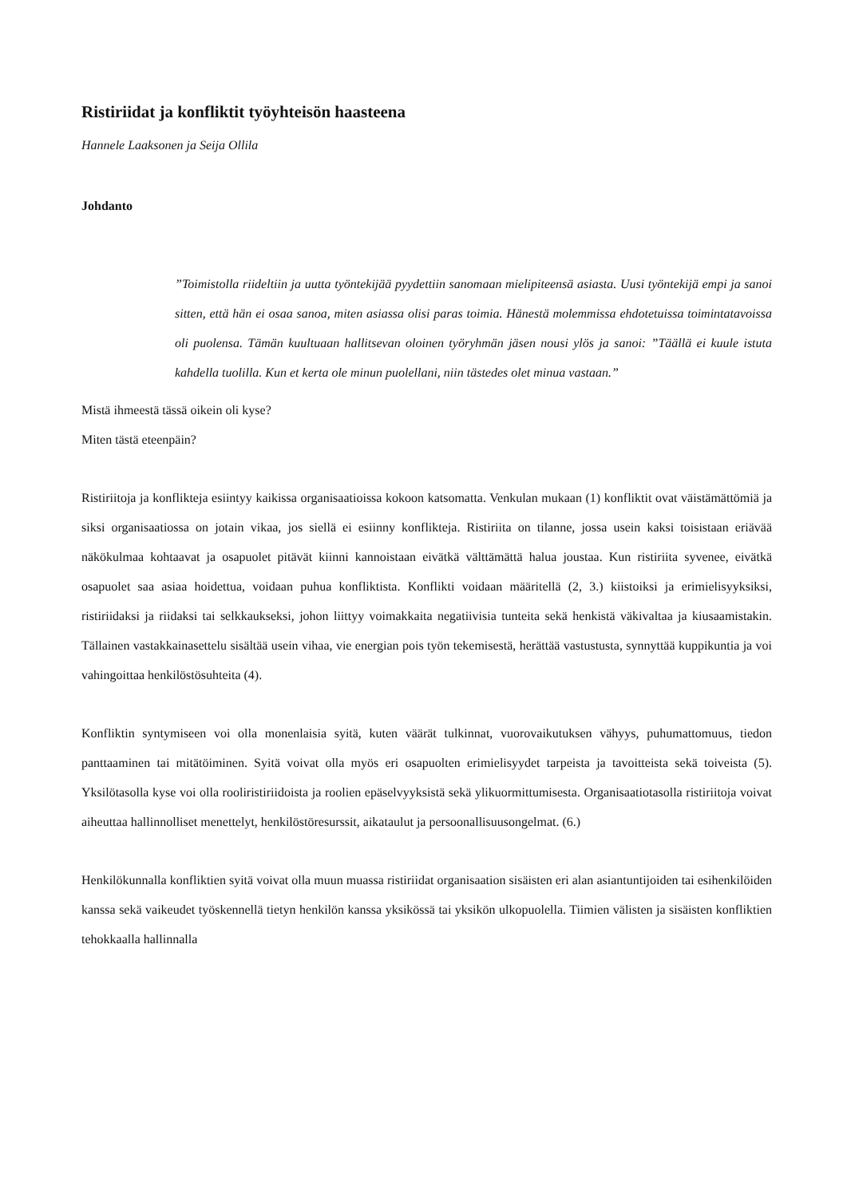Ristiriidat ja konfliktit työyhteisön haasteena
Hannele Laaksonen ja Seija Ollila
Johdanto
”Toimistolla riideltiin ja uutta työntekijää pyydettiin sanomaan mielipiteensä asiasta. Uusi työntekijä empi ja sanoi sitten, että hän ei osaa sanoa, miten asiassa olisi paras toimia. Hänestä molemmissa ehdotetuissa toimintatavoissa oli puolensa. Tämän kuultuaan hallitsevan oloinen työryhmän jäsen nousi ylös ja sanoi: ”Täällä ei kuule istuta kahdella tuolilla. Kun et kerta ole minun puolellani, niin tästedes olet minua vastaan.”
Mistä ihmeestä tässä oikein oli kyse?
Miten tästä eteenpäin?
Ristiriitoja ja konflikteja esiintyy kaikissa organisaatioissa kokoon katsomatta. Venkulan mukaan (1) konfliktit ovat väistämättömiä ja siksi organisaatiossa on jotain vikaa, jos siellä ei esiinny konflikteja. Ristiriita on tilanne, jossa usein kaksi toisistaan eriävää näkökulmaa kohtaavat ja osapuolet pitävät kiinni kannoistaan eivätkä välttämättä halua joustaa. Kun ristiriita syvenee, eivätkä osapuolet saa asiaa hoidettua, voidaan puhua konfliktista. Konflikti voidaan määritellä (2, 3.) kiistoiksi ja erimielisyyksiksi, ristiriidaksi ja riidaksi tai selkkaukseksi, johon liittyy voimakkaita negatiivisia tunteita sekä henkistä väkivaltaa ja kiusaamistakin. Tällainen vastakkainasettelu sisältää usein vihaa, vie energian pois työn tekemisestä, herättää vastustusta, synnyttää kuppikuntia ja voi vahingoittaa henkilöstösuhteita (4).
Konfliktin syntymiseen voi olla monenlaisia syitä, kuten väärät tulkinnat, vuorovaikutuksen vähyys, puhumattomuus, tiedon panttaaminen tai mitätöiminen. Syitä voivat olla myös eri osapuolten erimielisyydet tarpeista ja tavoitteista sekä toiveista (5). Yksilötasolla kyse voi olla rooliristiriidoista ja roolien epäselvyyksistä sekä ylikuormittumisesta. Organisaatiotasolla ristiriitoja voivat aiheuttaa hallinnolliset menettelyt, henkilöstöresurssit, aikataulut ja persoonallisuusongelmat. (6.)
Henkilökunnalla konfliktien syitä voivat olla muun muassa ristiriidat organisaation sisäisten eri alan asiantuntijoiden tai esihenkilöiden kanssa sekä vaikeudet työskennellä tietyn henkilön kanssa yksikössä tai yksikön ulkopuolella. Tiimien välisten ja sisäisten konfliktien tehokkaalla hallinnalla